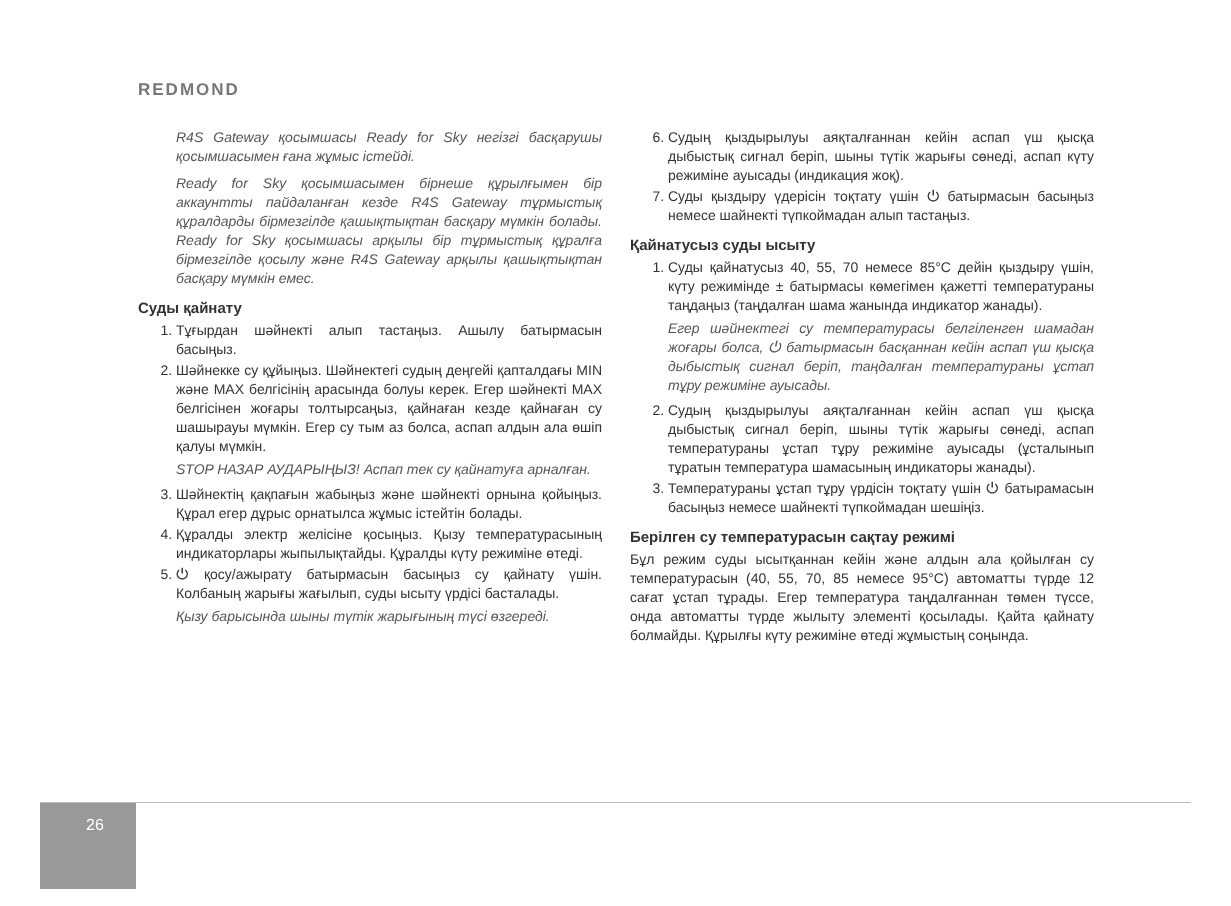REDMOND
R4S Gateway қосымшасы Ready for Sky негізгі басқарушы қосымшасымен ғана жұмыс істейді.
Ready for Sky қосымшасымен бірнеше құрылғымен бір аккаунтты пайдаланған кезде R4S Gateway тұрмыстық құралдарды бірмезгілде қашықтықтан басқару мүмкін болады. Ready for Sky қосымшасы арқылы бір тұрмыстық құралға бірмезгілде қосылу және R4S Gateway арқылы қашықтықтан басқару мүмкін емес.
Суды қайнату
1. Тұғырдан шәйнекті алып тастаңыз. Ашылу батырмасын басыңыз.
2. Шәйнекке су құйыңыз. Шәйнектегі судың деңгейі қаптал­дағы MIN және MAX белгісінің арасында болуы керек. Егер шәйнекті MAX белгісінен жоғары толтырсаңыз, қайнаған кезде қайнаған су шашырауы мүмкін. Егер су тым аз болса, аспап алдын ала өшіп қалуы мүмкін.
STOP НАЗАР АУДАРЫҢЫЗ! Аспап тек су қайнатуға арналған.
3. Шәйнектің қақпағын жабыңыз және шәйнекті орнына қойыңыз. Құрал егер дұрыс орнатылса жұмыс істейтін болады.
4. Құралды электр желісіне қосыңыз. Қызу температурасының индикаторлары жыпылықтайды. Құралды күту режиміне өтеді.
5. ⏻ қосу/ажырату батырмасын басыңыз су қайнату үшін. Колбаның жарығы жағылып, суды ысыту үрдісі басталады.
Қызу барысында шыны түтік жарығының түсі өзгереді.
6. Судың қыздырылуы аяқталғаннан кейін аспап үш қысқа дыбыстық сигнал беріп, шыны түтік жарығы сөнеді, аспап күту режиміне ауысады (индикация жоқ).
7. Суды қыздыру үдерісін тоқтату үшін ⏻ батырмасын басыңыз немесе шайнекті түпкоймадан алып тастаңыз.
Қайнатусыз суды ысыту
1. Суды қайнатусыз 40, 55, 70 немесе 85°C дейін қыздыру үшін, күту режимінде ± батырмасы көмегімен қажетті температураны таңдаңыз (таңдалған шама жанында индикатор жанады).
Егер шәйнектегі су температурасы белгіленген шамадан жоғары болса, ⏻ батырмасын басқаннан кейін аспап үш қысқа дыбыстық сигнал беріп, таңдалған температураны ұстап тұру режиміне ауысады.
2. Судың қыздырылуы аяқталғаннан кейін аспап үш қысқа дыбыстық сигнал беріп, шыны түтік жарығы сөнеді, аспап температураны ұстап тұру режиміне ауысады (ұсталынып тұратын температура шамасының индикаторы жанады).
3. Температураны ұстап тұру үрдісін тоқтату үшін ⏻ батырамасын басыңыз немесе шайнекті түпкоймадан шешіңіз.
Берілген су температурасын сақтау режимі
Бұл режим суды ысытқаннан кейін және алдын ала қойылған су температурасын (40, 55, 70, 85 немесе 95°C) автоматты түрде 12 сағат ұстап тұрады. Егер температура таңдалғаннан төмен түссе, онда автоматты түрде жылыту элементі қосылады. Қайта қайнату болмайды. Құрылғы күту режиміне өтеді жұмыстың соңында.
26